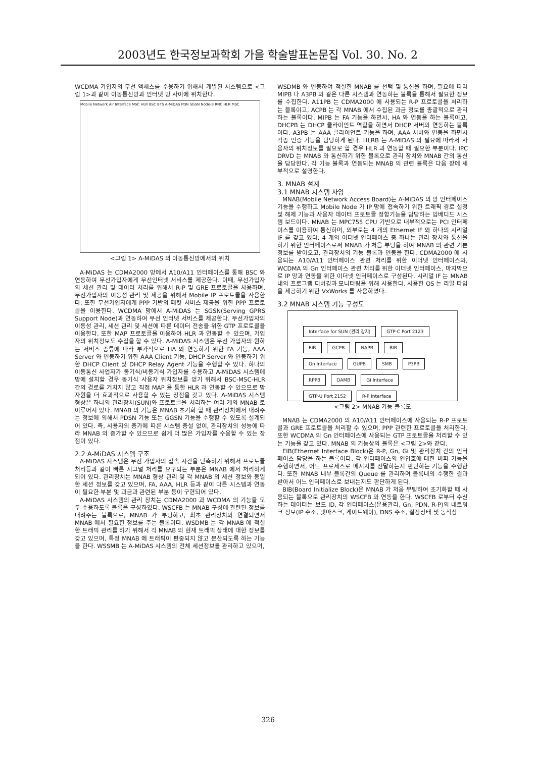2003년도 한국정보과학회 가을 학술발표논문집 Vol. 30. No. 2
WCDMA 가입자의 무선 액세스를 수용하기 위해서 개발된 시스템으로 <그림 1>과 같이 이동통신망과 인터넷 망 사이에 위치한다.
Mobile Network Air Interface MSC HLR BSC BTS A-MiDAS PDN SGSN Node-B RNC HLR MSC
<그림 1> A-MiDAS 의 이동통신망에서의 위치
A-MiDAS 는 CDMA2000 망에서 A10/A11 인터페이스를 통해 BSC 와 연동하여 무선가입자에게 무선인터넷 서비스를 제공한다. 이때, 무선가입자의 세션 관리 및 데이터 처리를 위해서 R-P 및 GRE 프로토콜을 사용하며, 무선가입자의 이동성 관리 및 제공을 위해서 Mobile IP 프로토콜을 사용한다. 또한 무선가입자에게 PPP 기반의 패킷 서비스 제공을 위한 PPP 프로토콜을 이용한다. WCDMA 망에서 A-MiDAS 는 SGSN(Serving GPRS Support Node)과 연동하여 무선 인터넷 서비스를 제공한다. 무선가입자의 이동성 관리, 세션 관리 및 세션에 따른 데이터 전송을 위한 GTP 프로토콜을 이용한다. 또한 MAP 프로토콜을 이용하여 HLR 과 연동할 수 있으며, 가입자의 위치정보도 수집을 할 수 있다. A-MiDAS 시스템은 무선 가입자의 원하는 서비스 종류에 따라 부가적으로 HA 와 연동하기 위한 FA 기능, AAA Server 와 연동하기 위한 AAA Client 기능, DHCP Server 와 연동하기 위한 DHCP Client 및 DHCP Relay Agent 기능을 수행할 수 있다. 하나의 이동통신 사업자가 동기식/비동기식 가입자를 수용하고 A-MiDAS 시스템에 망에 설치할 경우 동기식 사용자 위치정보를 얻기 위해서 BSC-MSC-HLR 간의 경로를 거치지 않고 직접 MAP 을 통한 HLR 과 연동할 수 있으므로 망 자원을 더 효과적으로 사용할 수 있는 장점을 갖고 있다. A-MiDAS 시스템 형상은 하나의 관리장치(SUN)와 프로토콜을 처리하는 여러 개의 MNAB 로 이루어져 있다. MNAB 의 기능은 MNAB 초기화 할 때 관리장치에서 내려주는 정보에 의해서 PDSN 기능 또는 GGSN 기능을 수행할 수 있도록 설계되어 있다. 즉, 사용자의 증가에 따른 시스템 증설 없이, 관리장치의 성능에 따라 MNAB 의 증가할 수 있으므로 쉽게 더 많은 가입자를 수용할 수 있는 장점이 있다.
2.2 A-MiDAS 시스템 구조
A-MiDAS 시스템은 무선 가입자의 접속 시간을 단축하기 위해서 프로토콜 처리등과 같이 빠른 시그널 처리를 요구되는 부분은 MNAB 에서 처리하게 되어 있다. 관리장치는 MNAB 형상 관리 및 각 MNAB 의 세션 정보와 동일한 세션 정보를 갖고 있으며, FA, AAA, HLR 등과 같이 다른 시스템과 연동이 필요한 부분 및 과금과 관련된 부분 등이 구현되어 있다.
A-MiDAS 시스템의 관리 장치는 CDMA2000 과 WCDMA 의 기능을 모두 수용하도록 블록을 구성하였다. WSCFB 는 MNAB 구성에 관련된 정보를 내려주는 블록으로, MNAB 가 부팅하고, 최초 관리장치와 연결되면서 MNAB 에서 필요한 정보를 주는 블록이다. WSDMB 는 각 MNAB 에 적절한 트래픽 관리를 하기 위해서 각 MNAB 의 현재 트래픽 상태에 대한 정보를 갖고 있으며, 특정 MNAB 에 트래픽이 편중되지 않고 분산되도록 하는 기능을 한다. WSSMB 는 A-MiDAS 시스템의 전체 세션정보를 관리하고 있으며,
WSDMB 와 연동하여 적절한 MNAB 를 선택 및 통신을 하며, 필요에 따라 MIPB 나 A3PB 와 같은 다른 시스템과 연동하는 블록을 통해서 필요한 정보를 수집한다. A11PB 는 CDMA2000 에 사용되는 R-P 프로토콜을 처리하는 블록이고, ACPB 는 각 MNAB 에서 수집된 과금 정보를 총괄적으로 관리하는 블록이다. MIPB 는 FA 기능을 하면서, HA 와 연동을 하는 블록이고, DHCPB 는 DHCP 클라이언트 역할을 하면서 DHCP 서버와 연동하는 블록이다. A3PB 는 AAA 클라이언트 기능을 하며, AAA 서버와 연동을 하면서 각종 인증 기능을 담당하게 된다. HLRB 는 A-MIDAS 의 필요에 따라서 사용자의 위치정보를 필요로 할 경우 HLR 과 연동할 때 필요한 부분이다. IPC DRVD 는 MNAB 와 통신하기 위한 블록으로 관리 장치와 MNAB 간의 통신을 담당한다. 각 기능 블록과 연동되는 MNAB 의 관련 블록은 다음 장에 세부적으로 설명한다.
3. MNAB 설계
3.1 MNAB 시스템 사양
MNAB(Mobile Network Access Board)는 A-MiDAS 의 망 인터페이스 기능을 수행하고 Mobile Node 가 IP 망에 접속하기 위한 트래픽 경로 설정 및 해제 기능과 사용자 데이터 프로토콜 정합기능을 담당하는 임베디드 시스템 보드이다. MNAB 는 MPC755 CPU 기반으로 내부적으로는 PCI 인터페이스를 이용하여 통신하며, 외부로는 4 개의 Ethernet IF 와 하나의 시리얼 IF 를 갖고 있다. 4 개의 이더넷 인터페이스 중 하나는 관리 장치와 통신을 하기 위한 인터페이스로써 MNAB 가 처음 부팅을 하여 MNAB 의 관련 기본 정보를 받아오고, 관리장치의 기능 블록과 연동을 한다. CDMA2000 에 사용되는 A10/A11 인터페이스 관련 처리를 위한 이더넷 인터페이스와, WCDMA 의 Gn 인터페이스 관련 처리를 위한 이더넷 인터페이스, 마지막으로 IP 망과 연동을 위한 이더넷 인터페이스로 구성된다. 시리얼 IF 는 MNAB 내의 프로그램 디버깅과 모니터링을 위해 사용한다. 사용한 OS 는 리얼 타임을 제공하기 위한 VxWorks 를 사용하였다.
3.2 MNAB 시스템 기능 구성도
Interface for SUN (관리 장치) GTP-C Port 2123 EIB GCPB NAPB BIB Gn Interface GUPB SMB P3PB RPPB OAMB Gi Interface GTP-U Port 2152 R-P Interface
<그림 2> MNAB 기능 블록도
MNAB 는 CDMA2000 의 A10/A11 인터페이스에 사용되는 R-P 프로토콜과 GRE 프로토콜을 처리할 수 있으며, PPP 관련한 프로토콜을 처리한다. 또한 WCDMA 의 Gn 인터페이스에 사용되는 GTP 프로토콜을 처리할 수 있는 기능을 갖고 있다. MNAB 의 기능상의 블록은 <그림 2>와 같다.
EIB(Ethernet Interface Block)은 R-P, Gn, Gi 및 관리장치 간의 인터페이스 담당을 하는 블록이다. 각 인터페이스의 인입호에 대한 버퍼 기능을 수행하면서, 어느 프로세스로 메시지를 전달하는지 판단하는 기능을 수행한다. 또한 MNAB 내부 블록간의 Queue 를 관리하며 블록내의 수행한 결과 받아서 어느 인터페이스로 보내는지도 판단하게 된다.
BIB(Board Initialize Block)은 MNAB 가 처음 부팅하여 초기화할 때 사용되는 블록으로 관리장치의 WSCFB 와 연동을 한다. WSCFB 로부터 수신하는 데이터는 보드 ID, 각 인터페이스(운용관리, Gn, PDN, R-P)의 네트워크 정보(IP 주소, 넷마스크, 게이트웨이), DNS 주소, 실장상태 및 동작상
326